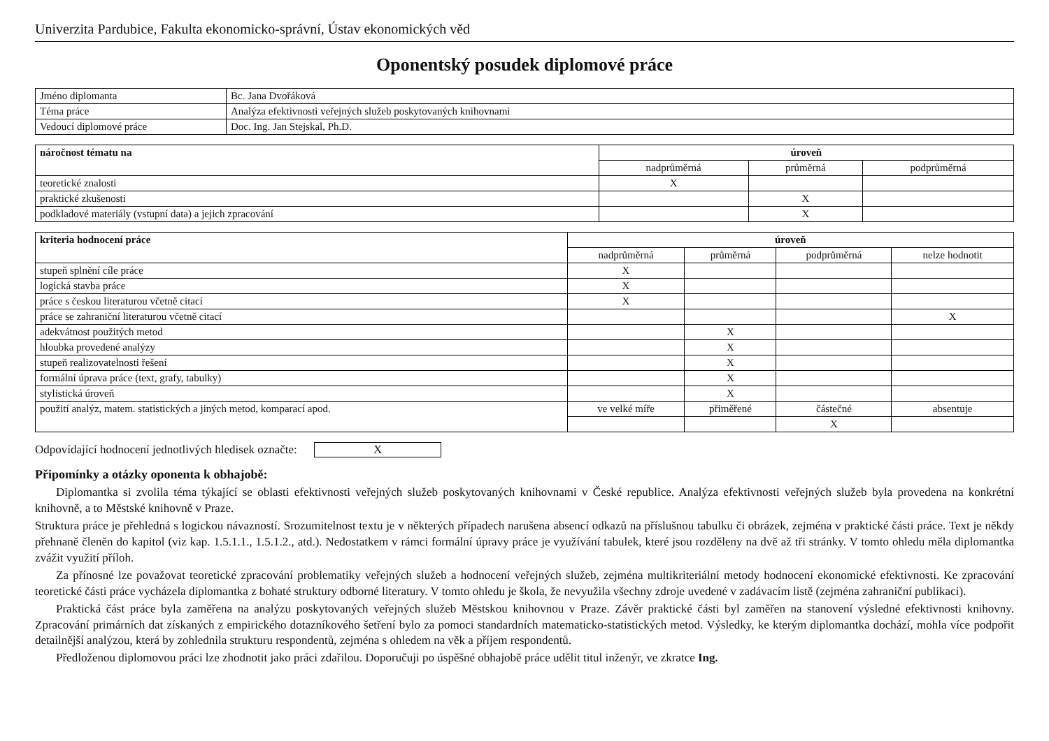Univerzita Pardubice, Fakulta ekonomicko-správní, Ústav ekonomických věd
Oponentský posudek diplomové práce
| Jméno diplomanta | Bc. Jana Dvořáková |
| Téma práce | Analýza efektivnosti veřejných služeb poskytovaných knihovnami |
| Vedoucí diplomové práce | Doc. Ing. Jan Stejskal, Ph.D. |
| náročnost tématu na | úroveň | | |
| --- | --- | --- | --- |
| | nadprůměrná | průměrná | podprůměrná |
| teoretické znalosti | X | | |
| praktické zkušenosti | | X | |
| podkladové materiály (vstupní data) a jejich zpracování | | X | |
| kriteria hodnocení práce | úroveň | | | |
| --- | --- | --- | --- | --- |
| | nadprůměrná | průměrná | podprůměrná | nelze hodnotit |
| stupeň splnění cíle práce | X | | | |
| logická stavba práce | X | | | |
| práce s českou literaturou včetně citací | X | | | |
| práce se zahraniční literaturou včetně citací | | | | X |
| adekvátnost použitých metod | | X | | |
| hloubka provedené analýzy | | X | | |
| stupeň realizovatelnosti řešení | | X | | |
| formální úprava práce (text, grafy, tabulky) | | X | | |
| stylistická úroveň | | X | | |
| použití analýz, matem. statistických a jiných metod, komparací apod. | ve velké míře | přiměřené | částečné | absentuje |
| | | | X | |
Odpovídající hodnocení jednotlivých hledisek označte: X
Připomínky a otázky oponenta k obhajobě:
Diplomantka si zvolila téma týkající se oblasti efektivnosti veřejných služeb poskytovaných knihovnami v České republice. Analýza efektivnosti veřejných služeb byla provedena na konkrétní knihovně, a to Městské knihovně v Praze.
Struktura práce je přehledná s logickou návazností. Srozumitelnost textu je v některých případech narušena absencí odkazů na příslušnou tabulku či obrázek, zejména v praktické části práce. Text je někdy přehnaně členěn do kapitol (viz kap. 1.5.1.1., 1.5.1.2., atd.). Nedostatkem v rámci formální úpravy práce je využívání tabulek, které jsou rozděleny na dvě až tři stránky. V tomto ohledu měla diplomantka zvážit využití příloh.
Za přínosné lze považovat teoretické zpracování problematiky veřejných služeb a hodnocení veřejných služeb, zejména multikriteriální metody hodnocení ekonomické efektivnosti. Ke zpracování teoretické části práce vycházela diplomantka z bohaté struktury odborné literatury. V tomto ohledu je škola, že nevyužila všechny zdroje uvedené v zadávacím listě (zejména zahraniční publikaci).
Praktická část práce byla zaměřena na analýzu poskytovaných veřejných služeb Městskou knihovnou v Praze. Závěr praktické části byl zaměřen na stanovení výsledné efektivnosti knihovny. Zpracování primárních dat získaných z empirického dotazníkového šetření bylo za pomoci standardních matematicko-statistických metod. Výsledky, ke kterým diplomantka dochází, mohla více podpořit detailnější analýzou, která by zohlednila strukturu respondentů, zejména s ohledem na věk a příjem respondentů.
Předloženou diplomovou práci lze zhodnotit jako práci zdařilou. Doporučuji po úspěšné obhajobě práce udělit titul inženýr, ve zkratce Ing.